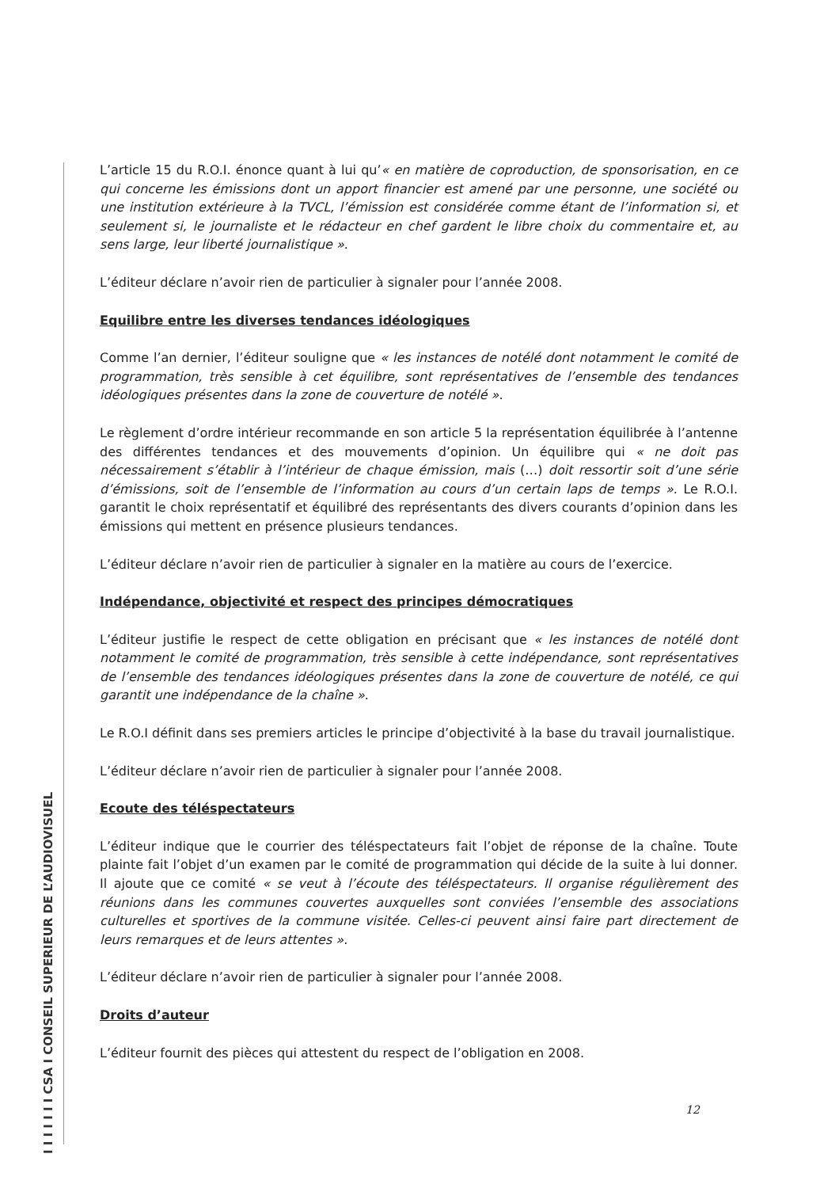I I I I I I I CSA I CONSEIL SUPERIEUR DE L’AUDIOVISUEL
L’article 15 du R.O.I. énonce quant à lui qu’« en matière de coproduction, de sponsorisation, en ce qui concerne les émissions dont un apport financier est amené par une personne, une société ou une institution extérieure à la TVCL, l’émission est considérée comme étant de l’information si, et seulement si, le journaliste et le rédacteur en chef gardent le libre choix du commentaire et, au sens large, leur liberté journalistique ».
L’éditeur déclare n’avoir rien de particulier à signaler pour l’année 2008.
Equilibre entre les diverses tendances idéologiques
Comme l’an dernier, l’éditeur souligne que « les instances de notélé dont notamment le comité de programmation, très sensible à cet équilibre, sont représentatives de l’ensemble des tendances idéologiques présentes dans la zone de couverture de notélé ».
Le règlement d’ordre intérieur recommande en son article 5 la représentation équilibrée à l’antenne des différentes tendances et des mouvements d’opinion. Un équilibre qui « ne doit pas nécessairement s’établir à l’intérieur de chaque émission, mais (…) doit ressortir soit d’une série d’émissions, soit de l’ensemble de l’information au cours d’un certain laps de temps ». Le R.O.I. garantit le choix représentatif et équilibré des représentants des divers courants d’opinion dans les émissions qui mettent en présence plusieurs tendances.
L’éditeur déclare n’avoir rien de particulier à signaler en la matière au cours de l’exercice.
Indépendance, objectivité et respect des principes démocratiques
L’éditeur justifie le respect de cette obligation en précisant que « les instances de notélé dont notamment le comité de programmation, très sensible à cette indépendance, sont représentatives de l’ensemble des tendances idéologiques présentes dans la zone de couverture de notélé, ce qui garantit une indépendance de la chaîne ».
Le R.O.I définit dans ses premiers articles le principe d’objectivité à la base du travail journalistique.
L’éditeur déclare n’avoir rien de particulier à signaler pour l’année 2008.
Ecoute des téléspectateurs
L’éditeur indique que le courrier des téléspectateurs fait l’objet de réponse de la chaîne. Toute plainte fait l’objet d’un examen par le comité de programmation qui décide de la suite à lui donner. Il ajoute que ce comité « se veut à l’écoute des téléspectateurs. Il organise régulièrement des réunions dans les communes couvertes auxquelles sont conviées l’ensemble des associations culturelles et sportives de la commune visitée. Celles-ci peuvent ainsi faire part directement de leurs remarques et de leurs attentes ».
L’éditeur déclare n’avoir rien de particulier à signaler pour l’année 2008.
Droits d’auteur
L’éditeur fournit des pièces qui attestent du respect de l’obligation en 2008.
12